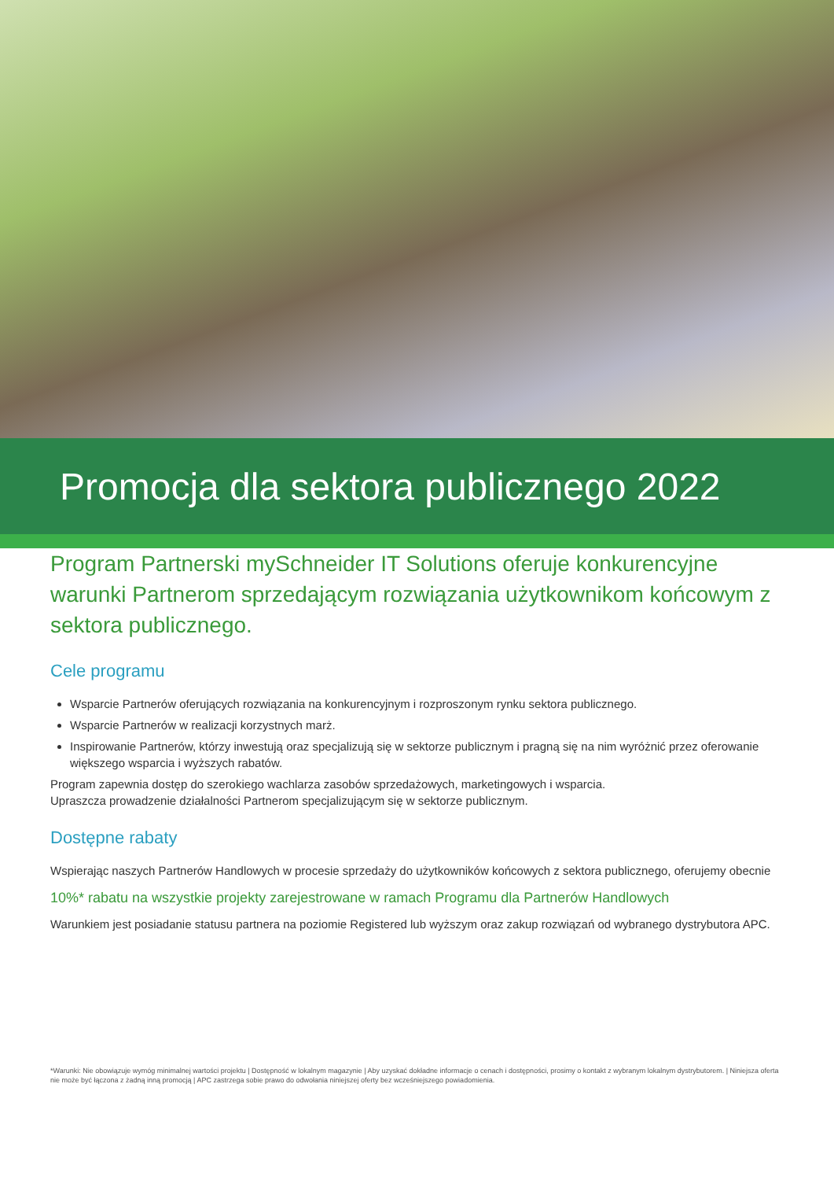Promocja dla sektora publicznego 2022
Program Partnerski mySchneider IT Solutions oferuje konkurencyjne warunki Partnerom sprzedającym rozwiązania użytkownikom końcowym z sektora publicznego.
Cele programu
Wsparcie Partnerów oferujących rozwiązania na konkurencyjnym i rozproszonym rynku sektora publicznego.
Wsparcie Partnerów w realizacji korzystnych marż.
Inspirowanie Partnerów, którzy inwestują oraz specjalizują się w sektorze publicznym i pragną się na nim wyróżnić przez oferowanie większego wsparcia i wyższych rabatów.
Program zapewnia dostęp do szerokiego wachlarza zasobów sprzedażowych, marketingowych i wsparcia.
Upraszcza prowadzenie działalności Partnerom specjalizującym się w sektorze publicznym.
Dostępne rabaty
Wspierając naszych Partnerów Handlowych w procesie sprzedaży do użytkowników końcowych z sektora publicznego, oferujemy obecnie
10%* rabatu na wszystkie projekty zarejestrowane w ramach Programu dla Partnerów Handlowych
Warunkiem jest posiadanie statusu partnera na poziomie Registered lub wyższym oraz zakup rozwiązań od wybranego dystrybutora APC.
*Warunki: Nie obowiązuje wymóg minimalnej wartości projektu | Dostępność w lokalnym magazynie | Aby uzyskać dokładne informacje o cenach i dostępności, prosimy o kontakt z wybranym lokalnym dystrybutorem. | Niniejsza oferta nie może być łączona z żadną inną promocją | APC zastrzega sobie prawo do odwołania niniejszej oferty bez wcześniejszego powiadomienia.